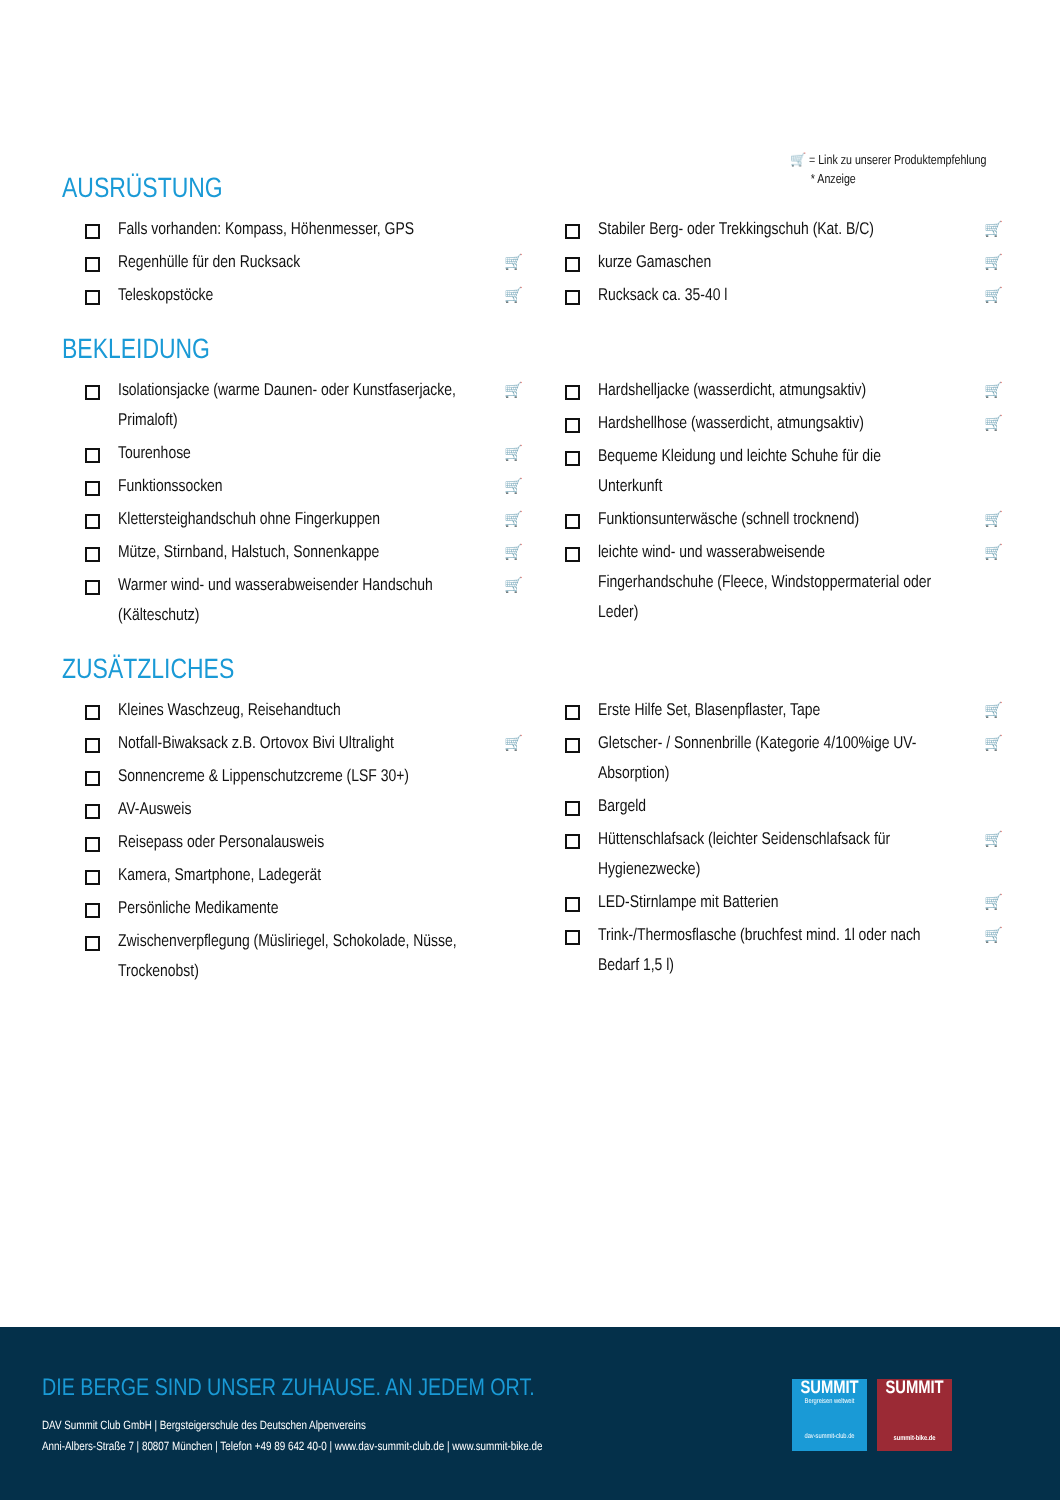🛒 = Link zu unserer Produktempfehlung
* Anzeige
AUSRÜSTUNG
Falls vorhanden: Kompass, Höhenmesser, GPS
Regenhülle für den Rucksack 🛒
Teleskopstöcke 🛒
Stabiler Berg- oder Trekkingschuh (Kat. B/C) 🛒
kurze Gamaschen 🛒
Rucksack ca. 35-40 l 🛒
BEKLEIDUNG
Isolationsjacke (warme Daunen- oder Kunstfaserjacke, Primaloft) 🛒
Tourenhose 🛒
Funktionssocken 🛒
Klettersteighandschuh ohne Fingerkuppen 🛒
Mütze, Stirnband, Halstuch, Sonnenkappe 🛒
Warmer wind- und wasserabweisender Handschuh (Kälteschutz) 🛒
Hardshelljacke (wasserdicht, atmungsaktiv) 🛒
Hardshellhose (wasserdicht, atmungsaktiv) 🛒
Bequeme Kleidung und leichte Schuhe für die Unterkunft
Funktionsunterwäsche (schnell trocknend) 🛒
leichte wind- und wasserabweisende Fingerhandschuhe (Fleece, Windstoppermaterial oder Leder) 🛒
ZUSÄTZLICHES
Kleines Waschzeug, Reisehandtuch
Notfall-Biwaksack z.B. Ortovox Bivi Ultralight 🛒
Sonnencreme & Lippenschutzcreme (LSF 30+)
AV-Ausweis
Reisepass oder Personalausweis
Kamera, Smartphone, Ladegerät
Persönliche Medikamente
Zwischenverpflegung (Müsliriegel, Schokolade, Nüsse, Trockenobst)
Erste Hilfe Set, Blasenpflaster, Tape 🛒
Gletscher- / Sonnenbrille (Kategorie 4/100%ige UV-Absorption) 🛒
Bargeld
Hüttenschlafsack (leichter Seidenschlafsack für Hygienezwecke) 🛒
LED-Stirnlampe mit Batterien 🛒
Trink-/Thermosflasche (bruchfest mind. 1l oder nach Bedarf 1,5 l) 🛒
DIE BERGE SIND UNSER ZUHAUSE. AN JEDEM ORT.
DAV Summit Club GmbH | Bergsteigerschule des Deutschen Alpenvereins
Anni-Albers-Straße 7 | 80807 München | Telefon +49 89 642 40-0 | www.dav-summit-club.de | www.summit-bike.de
SUMMIT
Bergreisen weltweit
dav-summit-club.de
SUMMIT
summit-bike.de